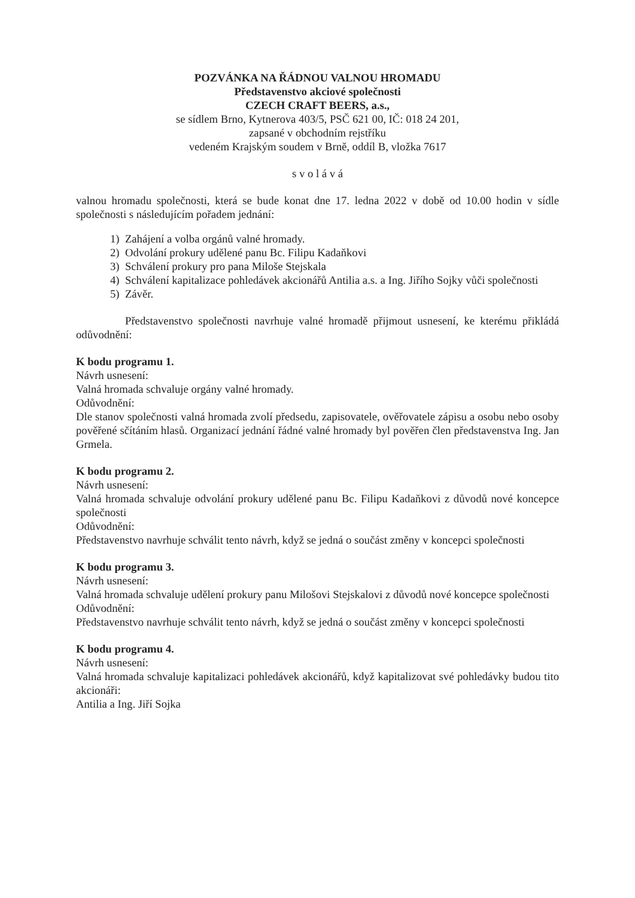POZVÁNKA NA ŘÁDNOU VALNOU HROMADU
Představenstvo akciové společnosti
CZECH CRAFT BEERS, a.s.,
se sídlem Brno, Kytnerova 403/5, PSČ 621 00, IČ: 018 24 201,
zapsané v obchodním rejstříku
vedeném Krajským soudem v Brně, oddíl B, vložka 7617
s v o l á v á
valnou hromadu společnosti, která se bude konat dne 17. ledna 2022 v době od 10.00 hodin v sídle společnosti s následujícím pořadem jednání:
1) Zahájení a volba orgánů valné hromady.
2) Odvolání prokury udělené panu Bc. Filipu Kadaňkovi
3) Schválení prokury pro pana Miloše Stejskala
4) Schválení kapitalizace pohledávek akcionářů Antilia a.s. a Ing. Jiřího Sojky vůči společnosti
5) Závěr.
Představenstvo společnosti navrhuje valné hromadě přijmout usnesení, ke kterému přikládá odůvodnění:
K bodu programu 1.
Návrh usnesení:
Valná hromada schvaluje orgány valné hromady.
Odůvodnění:
Dle stanov společnosti valná hromada zvolí předsedu, zapisovatele, ověřovatele zápisu a osobu nebo osoby pověřené sčítáním hlasů. Organizací jednání řádné valné hromady byl pověřen člen představenstva Ing. Jan Grmela.
K bodu programu 2.
Návrh usnesení:
Valná hromada schvaluje odvolání prokury udělené panu Bc. Filipu Kadaňkovi z důvodů nové koncepce společnosti
Odůvodnění:
Představenstvo navrhuje schválit tento návrh, když se jedná o součást změny v koncepci společnosti
K bodu programu 3.
Návrh usnesení:
Valná hromada schvaluje udělení prokury panu Milošovi Stejskalovi z důvodů nové koncepce společnosti
Odůvodnění:
Představenstvo navrhuje schválit tento návrh, když se jedná o součást změny v koncepci společnosti
K bodu programu 4.
Návrh usnesení:
Valná hromada schvaluje kapitalizaci pohledávek akcionářů, když kapitalizovat své pohledávky budou tito akcionáři:
Antilia a Ing. Jiří Sojka